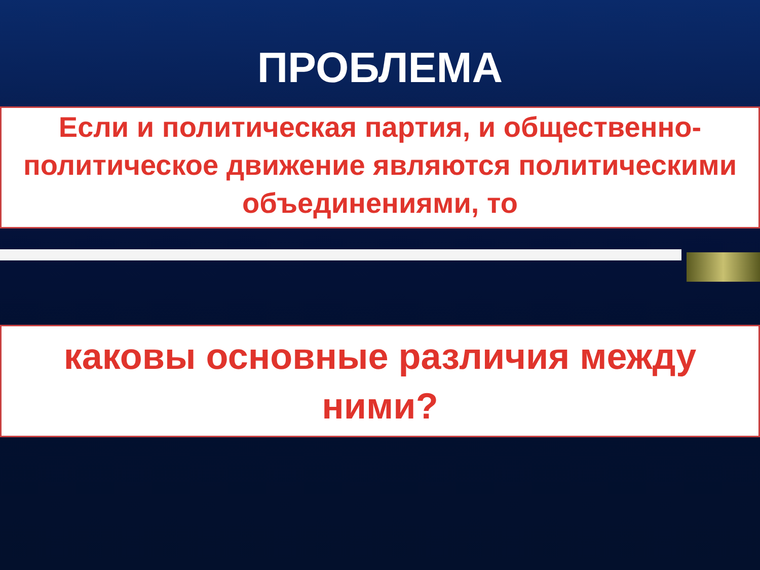ПРОБЛЕМА
Если и политическая партия, и общественно-политическое движение являются политическими объединениями, то
каковы основные различия между ними?